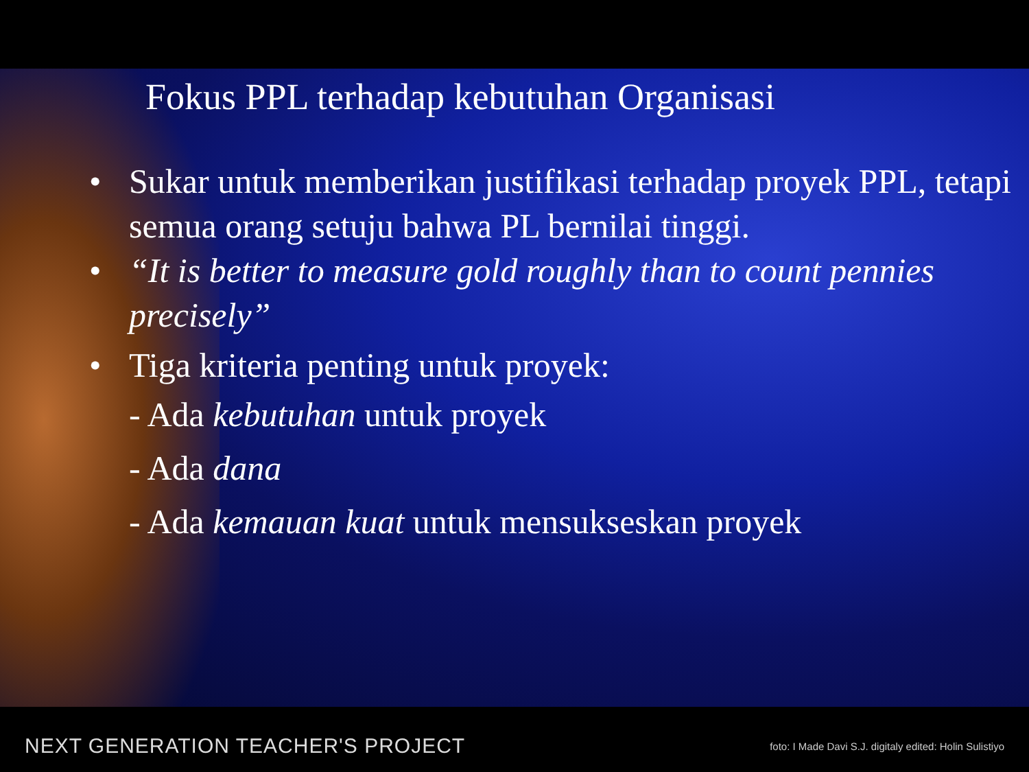Fokus PPL terhadap kebutuhan Organisasi
• Sukar untuk memberikan justifikasi terhadap proyek PPL, tetapi semua orang setuju bahwa PL bernilai tinggi.
• “It is better to measure gold roughly than to count pennies precisely”
• Tiga kriteria penting untuk proyek:
- Ada kebutuhan untuk proyek
- Ada dana
- Ada kemauan kuat untuk mensukseskan proyek
NEXT GENERATION TEACHER'S PROJECT foto: I Made Davi S.J. digitaly edited: Holin Sulistiyo